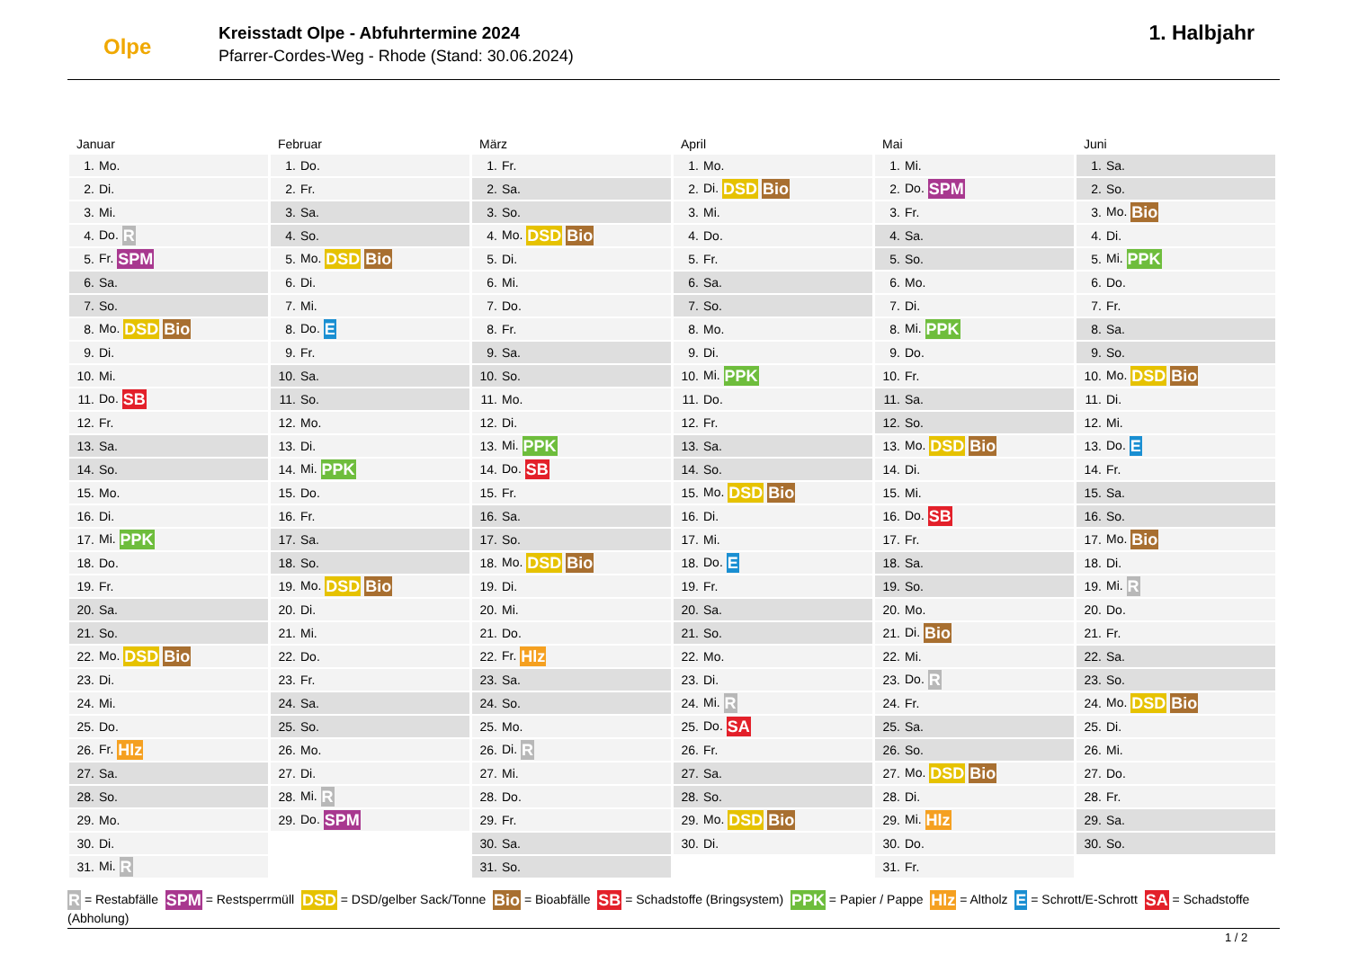Olpe
Kreisstadt Olpe - Abfuhrtermine 2024
Pfarrer-Cordes-Weg - Rhode (Stand: 30.06.2024)
1. Halbjahr
Januar
| 1. | Mo. |
| 2. | Di. |
| 3. | Mi. |
| 4. | Do. R |
| 5. | Fr. SPM |
| 6. | Sa. |
| 7. | So. |
| 8. | Mo. DSD Bio |
| 9. | Di. |
| 10. | Mi. |
| 11. | Do. SB |
| 12. | Fr. |
| 13. | Sa. |
| 14. | So. |
| 15. | Mo. |
| 16. | Di. |
| 17. | Mi. PPK |
| 18. | Do. |
| 19. | Fr. |
| 20. | Sa. |
| 21. | So. |
| 22. | Mo. DSD Bio |
| 23. | Di. |
| 24. | Mi. |
| 25. | Do. |
| 26. | Fr. Hlz |
| 27. | Sa. |
| 28. | So. |
| 29. | Mo. |
| 30. | Di. |
| 31. | Mi. R |
Februar
| 1. | Do. |
| 2. | Fr. |
| 3. | Sa. |
| 4. | So. |
| 5. | Mo. DSD Bio |
| 6. | Di. |
| 7. | Mi. |
| 8. | Do. E |
| 9. | Fr. |
| 10. | Sa. |
| 11. | So. |
| 12. | Mo. |
| 13. | Di. |
| 14. | Mi. PPK |
| 15. | Do. |
| 16. | Fr. |
| 17. | Sa. |
| 18. | So. |
| 19. | Mo. DSD Bio |
| 20. | Di. |
| 21. | Mi. |
| 22. | Do. |
| 23. | Fr. |
| 24. | Sa. |
| 25. | So. |
| 26. | Mo. |
| 27. | Di. |
| 28. | Mi. R |
| 29. | Do. SPM |
März
| 1. | Fr. |
| 2. | Sa. |
| 3. | So. |
| 4. | Mo. DSD Bio |
| 5. | Di. |
| 6. | Mi. |
| 7. | Do. |
| 8. | Fr. |
| 9. | Sa. |
| 10. | So. |
| 11. | Mo. |
| 12. | Di. |
| 13. | Mi. PPK |
| 14. | Do. SB |
| 15. | Fr. |
| 16. | Sa. |
| 17. | So. |
| 18. | Mo. DSD Bio |
| 19. | Di. |
| 20. | Mi. |
| 21. | Do. |
| 22. | Fr. Hlz |
| 23. | Sa. |
| 24. | So. |
| 25. | Mo. |
| 26. | Di. R |
| 27. | Mi. |
| 28. | Do. |
| 29. | Fr. |
| 30. | Sa. |
| 31. | So. |
April
| 1. | Mo. |
| 2. | Di. DSD Bio |
| 3. | Mi. |
| 4. | Do. |
| 5. | Fr. |
| 6. | Sa. |
| 7. | So. |
| 8. | Mo. |
| 9. | Di. |
| 10. | Mi. PPK |
| 11. | Do. |
| 12. | Fr. |
| 13. | Sa. |
| 14. | So. |
| 15. | Mo. DSD Bio |
| 16. | Di. |
| 17. | Mi. |
| 18. | Do. E |
| 19. | Fr. |
| 20. | Sa. |
| 21. | So. |
| 22. | Mo. |
| 23. | Di. |
| 24. | Mi. R |
| 25. | Do. SA |
| 26. | Fr. |
| 27. | Sa. |
| 28. | So. |
| 29. | Mo. DSD Bio |
| 30. | Di. |
Mai
| 1. | Mi. |
| 2. | Do. SPM |
| 3. | Fr. |
| 4. | Sa. |
| 5. | So. |
| 6. | Mo. |
| 7. | Di. |
| 8. | Mi. PPK |
| 9. | Do. |
| 10. | Fr. |
| 11. | Sa. |
| 12. | So. |
| 13. | Mo. DSD Bio |
| 14. | Di. |
| 15. | Mi. |
| 16. | Do. SB |
| 17. | Fr. |
| 18. | Sa. |
| 19. | So. |
| 20. | Mo. |
| 21. | Di. Bio |
| 22. | Mi. |
| 23. | Do. R |
| 24. | Fr. |
| 25. | Sa. |
| 26. | So. |
| 27. | Mo. DSD Bio |
| 28. | Di. |
| 29. | Mi. Hlz |
| 30. | Do. |
| 31. | Fr. |
Juni
| 1. | Sa. |
| 2. | So. |
| 3. | Mo. Bio |
| 4. | Di. |
| 5. | Mi. PPK |
| 6. | Do. |
| 7. | Fr. |
| 8. | Sa. |
| 9. | So. |
| 10. | Mo. DSD Bio |
| 11. | Di. |
| 12. | Mi. |
| 13. | Do. E |
| 14. | Fr. |
| 15. | Sa. |
| 16. | So. |
| 17. | Mo. Bio |
| 18. | Di. |
| 19. | Mi. R |
| 20. | Do. |
| 21. | Fr. |
| 22. | Sa. |
| 23. | So. |
| 24. | Mo. DSD Bio |
| 25. | Di. |
| 26. | Mi. |
| 27. | Do. |
| 28. | Fr. |
| 29. | Sa. |
| 30. | So. |
R = Restabfälle SPM = Restsperrmüll DSD = DSD/gelber Sack/Tonne Bio = Bioabfälle SB = Schadstoffe (Bringsystem) PPK = Papier / Pappe Hlz = Altholz E = Schrott/E-Schrott SA = Schadstoffe (Abholung)
1 / 2